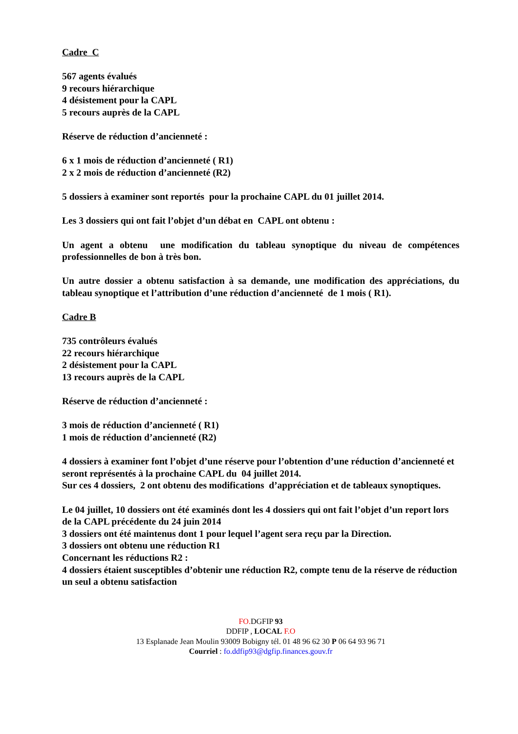Cadre C
567 agents évalués
9 recours hiérarchique
4 désistement pour la CAPL
5 recours auprès de la CAPL
Réserve de réduction d’ancienneté :
6 x 1 mois de réduction d’ancienneté ( R1)
2 x 2 mois de réduction d’ancienneté (R2)
5 dossiers à examiner sont reportés pour la prochaine CAPL du 01 juillet 2014.
Les 3 dossiers qui ont fait l’objet d’un débat en CAPL ont obtenu :
Un agent a obtenu une modification du tableau synoptique du niveau de compétences professionnelles de bon à très bon.
Un autre dossier a obtenu satisfaction à sa demande, une modification des appréciations, du tableau synoptique et l’attribution d’une réduction d’ancienneté de 1 mois ( R1).
Cadre B
735 contrôleurs évalués
22 recours hiérarchique
2 désistement pour la CAPL
13 recours auprès de la CAPL
Réserve de réduction d’ancienneté :
3 mois de réduction d’ancienneté ( R1)
1 mois de réduction d’ancienneté (R2)
4 dossiers à examiner font l’objet d’une réserve pour l’obtention d’une réduction d’ancienneté et seront représentés à la prochaine CAPL du 04 juillet 2014.
Sur ces 4 dossiers, 2 ont obtenu des modifications d’appréciation et de tableaux synoptiques.
Le 04 juillet, 10 dossiers ont été examinés dont les 4 dossiers qui ont fait l’objet d’un report lors de la CAPL précédente du 24 juin 2014
3 dossiers ont été maintenus dont 1 pour lequel l’agent sera reçu par la Direction.
3 dossiers ont obtenu une réduction R1
Concernant les réductions R2 :
4 dossiers étaient susceptibles d’obtenir une réduction R2, compte tenu de la réserve de réduction un seul a obtenu satisfaction
FO. DGFIP 93
DDFIP , LOCAL F.O
13 Esplanade Jean Moulin 93009 Bobigny tél. 01 48 96 62 30 P 06 64 93 96 71
Courriel : fo.ddfip93@dgfip.finances.gouv.fr